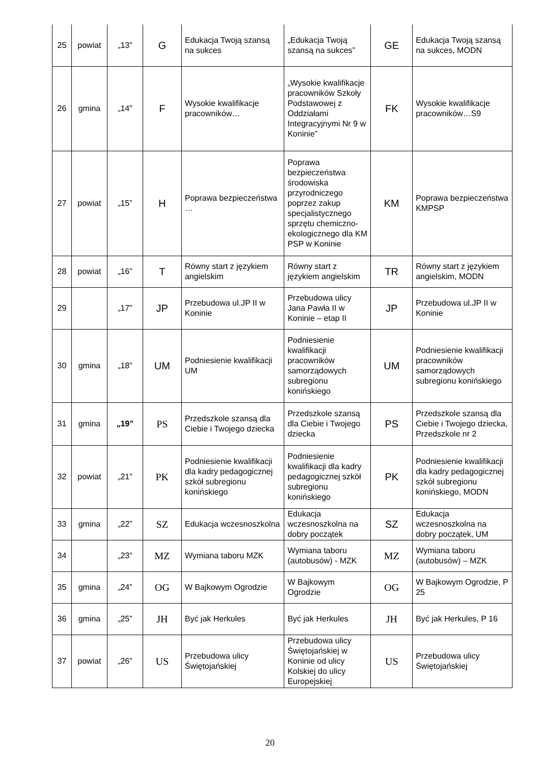| 25 | powiat | „13” | G | Edukacja Twoją szansą na sukces | „Edukacja Twoją szansą na sukces” | GE | Edukacja Twoją szansą na sukces, MODN |
| 26 | gmina | „14” | F | Wysokie kwalifikacje pracowników… | „Wysokie kwalifikacje pracowników Szkoły Podstawowej z Oddziałami Integracyjnymi Nr 9 w Koninie” | FK | Wysokie kwalifikacje pracowników…S9 |
| 27 | powiat | „15” | H | Poprawa bezpieczeństwa … | Poprawa bezpieczeństwa środowiska przyrodniczego poprzez zakup specjalistycznego sprzętu chemiczno-ekologicznego dla KM PSP w Koninie | KM | Poprawa bezpieczeństwa KMPSP |
| 28 | powiat | „16” | T | Równy start z językiem angielskim | Równy start z językiem angielskim | TR | Równy start z językiem angielskim, MODN |
| 29 | | „17” | JP | Przebudowa ul.JP II w Koninie | Przebudowa ulicy Jana Pawła II w Koninie – etap II | JP | Przebudowa ul.JP II w Koninie |
| 30 | gmina | „18” | UM | Podniesienie kwalifikacji UM | Podniesienie kwalifikacji pracowników samorządowych subregionu konińskiego | UM | Podniesienie kwalifikacji pracowników samorządowych subregionu konińskiego |
| 31 | gmina | „19” | PS | Przedszkole szansą dla Ciebie i Twojego dziecka | Przedszkole szansą dla Ciebie i Twojego dziecka | PS | Przedszkole szansą dla Ciebie i Twojego dziecka, Przedszkole nr 2 |
| 32 | powiat | „21” | PK | Podniesienie kwalifikacji dla kadry pedagogicznej szkół subregionu konińskiego | Podniesienie kwalifikacji dla kadry pedagogicznej szkół subregionu konińskiego | PK | Podniesienie kwalifikacji dla kadry pedagogicznej szkół subregionu konińskiego, MODN |
| 33 | gmina | „22” | SZ | Edukacja wczesnoszkolna | Edukacja wczesnoszkolna na dobry początek | SZ | Edukacja wczesnoszkolna na dobry początek, UM |
| 34 | | „23” | MZ | Wymiana taboru MZK | Wymiana taboru (autobusów) - MZK | MZ | Wymiana taboru (autobusów) – MZK |
| 35 | gmina | „24” | OG | W Bajkowym Ogrodzie | W Bajkowym Ogrodzie | OG | W Bajkowym Ogrodzie, P 25 |
| 36 | gmina | „25” | JH | Być jak Herkules | Być jak Herkules | JH | Być jak Herkules, P 16 |
| 37 | powiat | „26” | US | Przebudowa ulicy Świętojańskiej | Przebudowa ulicy Świętojańskiej w Koninie od ulicy Kolskiej do ulicy Europejskiej | US | Przebudowa ulicy Świętojańskiej |
20